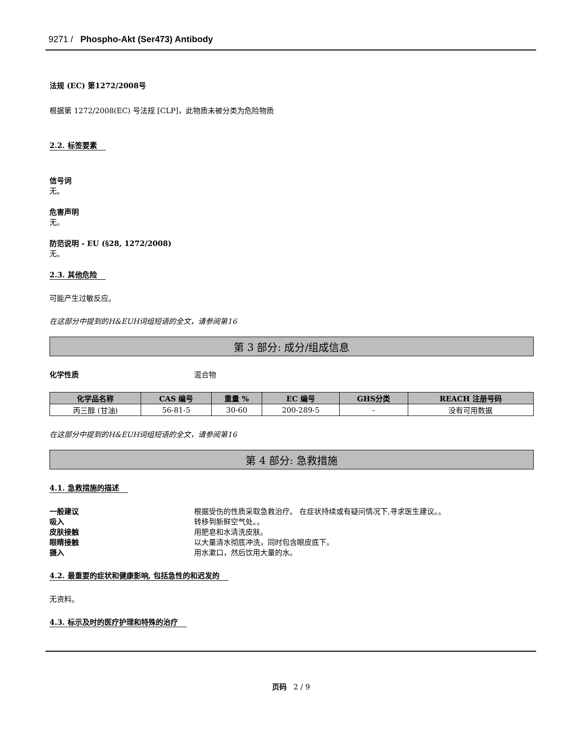9271 / Phospho-Akt (Ser473) Antibody
法规 (EC) 第1272/2008号
根据第 1272/2008(EC) 号法规 [CLP]，此物质未被分类为危险物质
2.2. 标签要素
信号词
无。
危害声明
无。
防范说明 - EU (§28, 1272/2008)
无。
2.3. 其他危险
可能产生过敏反应。
在这部分中提到的H&EUH词组短语的全文，请参阅第16
第 3 部分: 成分/组成信息
化学性质 混合物
| 化学品名称 | CAS 编号 | 重量 % | EC 编号 | GHS分类 | REACH 注册号码 |
| --- | --- | --- | --- | --- | --- |
| 丙三醇 (甘油) | 56-81-5 | 30-60 | 200-289-5 | - | 没有可用数据 |
在这部分中提到的H&EUH词组短语的全文，请参阅第16
第 4 部分: 急救措施
4.1. 急救措施的描述
一般建议 根据受伤的性质采取急救治疗。 在症状持续或有疑问情况下,寻求医生建议。。
吸入 转移到新鲜空气处。。
皮肤接触 用肥皂和水清洗皮肤。
眼睛接触 以大量清水彻底冲洗，同时包含眼皮底下。
摄入 用水漱口，然后饮用大量的水。
4.2. 最重要的症状和健康影响, 包括急性的和迟发的
无资料。
4.3. 标示及时的医疗护理和特殊的治疗
页码 2 / 9